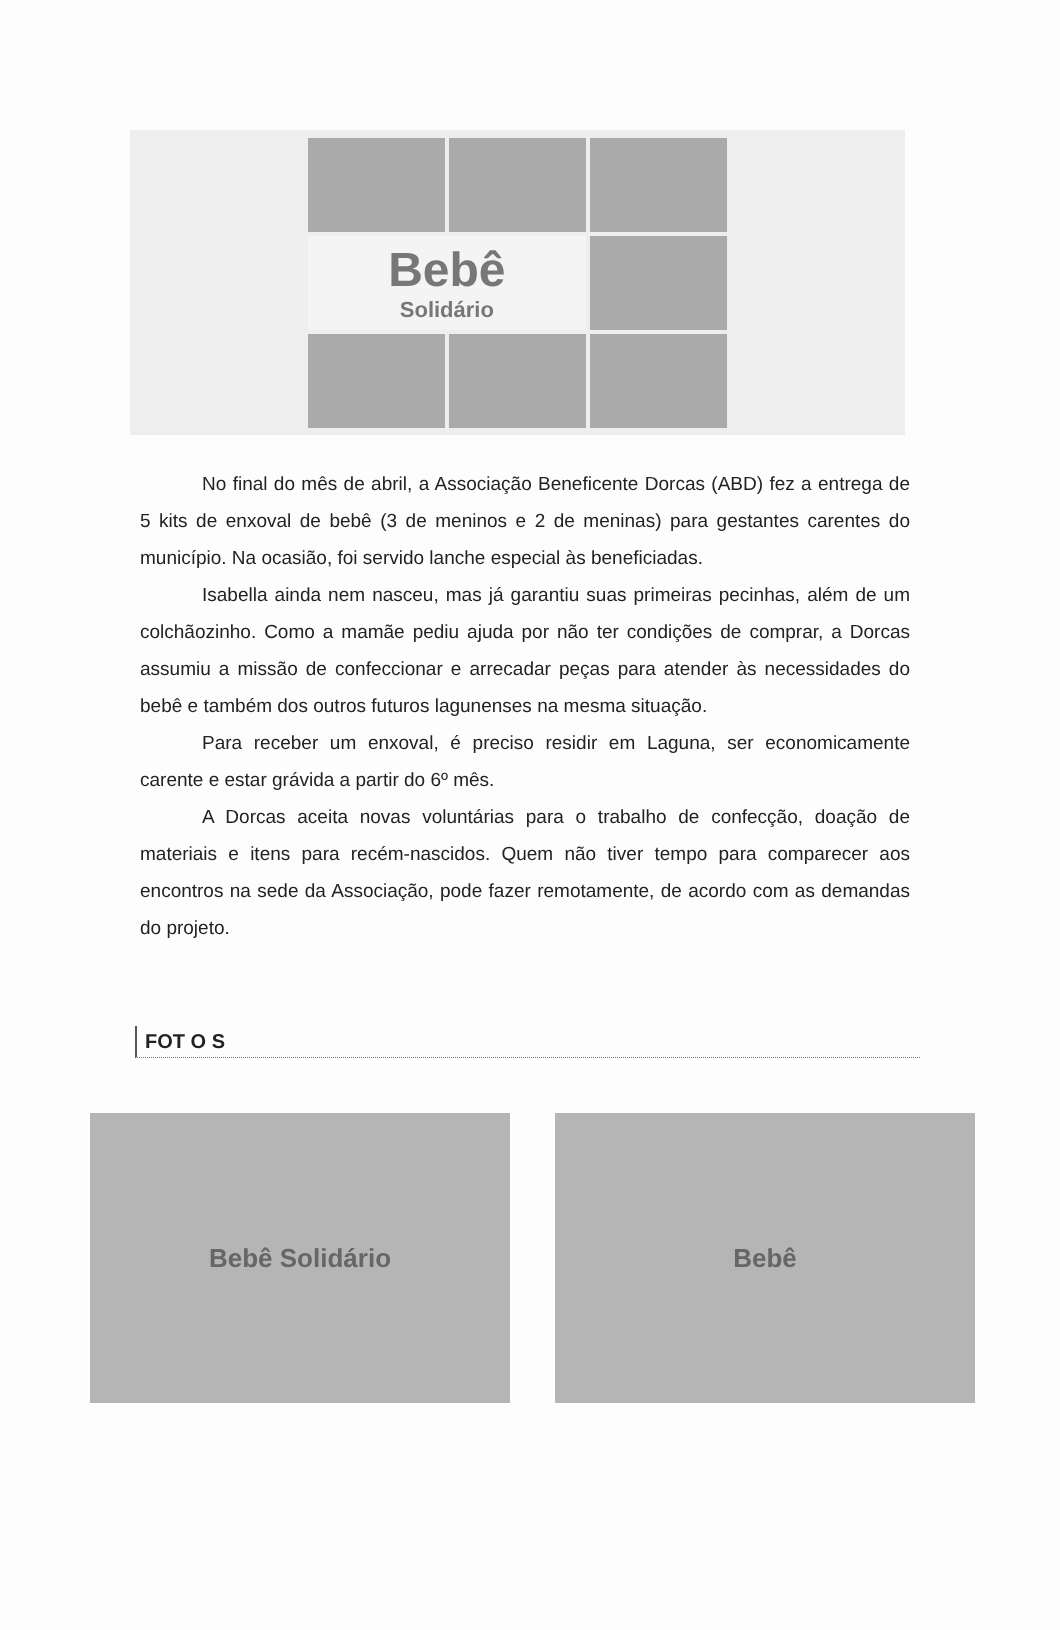Bebê
Solidário
No final do mês de abril, a Associação Beneficente Dorcas (ABD) fez a entrega de 5 kits de enxoval de bebê (3 de meninos e 2 de meninas) para gestantes carentes do município. Na ocasião, foi servido lanche especial às beneficiadas.
Isabella ainda nem nasceu, mas já garantiu suas primeiras pecinhas, além de um colchãozinho. Como a mamãe pediu ajuda por não ter condições de comprar, a Dorcas assumiu a missão de confeccionar e arrecadar peças para atender às necessidades do bebê e também dos outros futuros lagunenses na mesma situação.
Para receber um enxoval, é preciso residir em Laguna, ser economicamente carente e estar grávida a partir do 6º mês.
A Dorcas aceita novas voluntárias para o trabalho de confecção, doação de materiais e itens para recém-nascidos. Quem não tiver tempo para comparecer aos encontros na sede da Associação, pode fazer remotamente, de acordo com as demandas do projeto.
FOT O S
Bebê Solidário Bebê